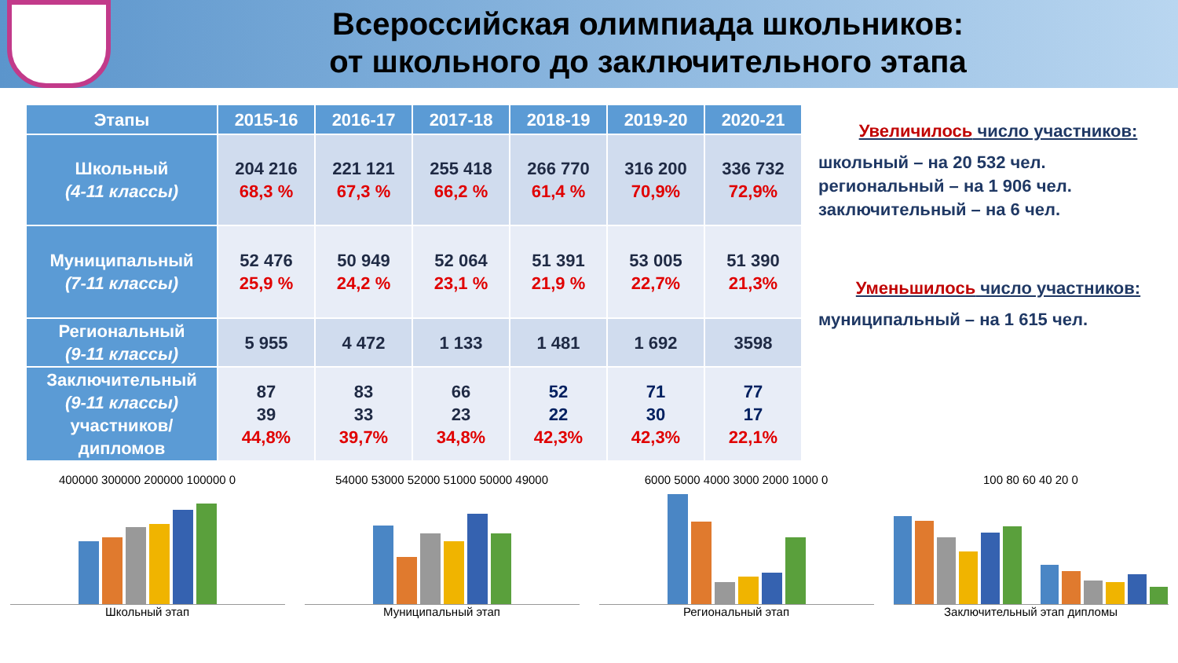Всероссийская олимпиада школьников:
от школьного до заключительного этапа
| Этапы | 2015-16 | 2016-17 | 2017-18 | 2018-19 | 2019-20 | 2020-21 |
| --- | --- | --- | --- | --- | --- | --- |
| Школьный (4-11 классы) | 204 216 68,3 % | 221 121 67,3 % | 255 418 66,2 % | 266 770 61,4 % | 316 200 70,9% | 336 732 72,9% |
| Муниципальный (7-11 классы) | 52 476 25,9 % | 50 949 24,2 % | 52 064 23,1 % | 51 391 21,9 % | 53 005 22,7% | 51 390 21,3% |
| Региональный (9-11 классы) | 5 955 | 4 472 | 1 133 | 1 481 | 1 692 | 3598 |
| Заключительный (9-11 классы) участников/ дипломов | 87 39 44,8% | 83 33 39,7% | 66 23 34,8% | 52 22 42,3% | 71 30 42,3% | 77 17 22,1% |
Увеличилось число участников:
школьный – на 20 532 чел.
региональный – на 1 906 чел.
заключительный – на 6 чел.
Уменьшилось число участников:
муниципальный – на 1 615 чел.
400000 300000 200000 100000 0
Школьный этап
54000 53000 52000 51000 50000 49000
Муниципальный этап
6000 5000 4000 3000 2000 1000 0
Региональный этап
100 80 60 40 20 0
Заключительный этап дипломы